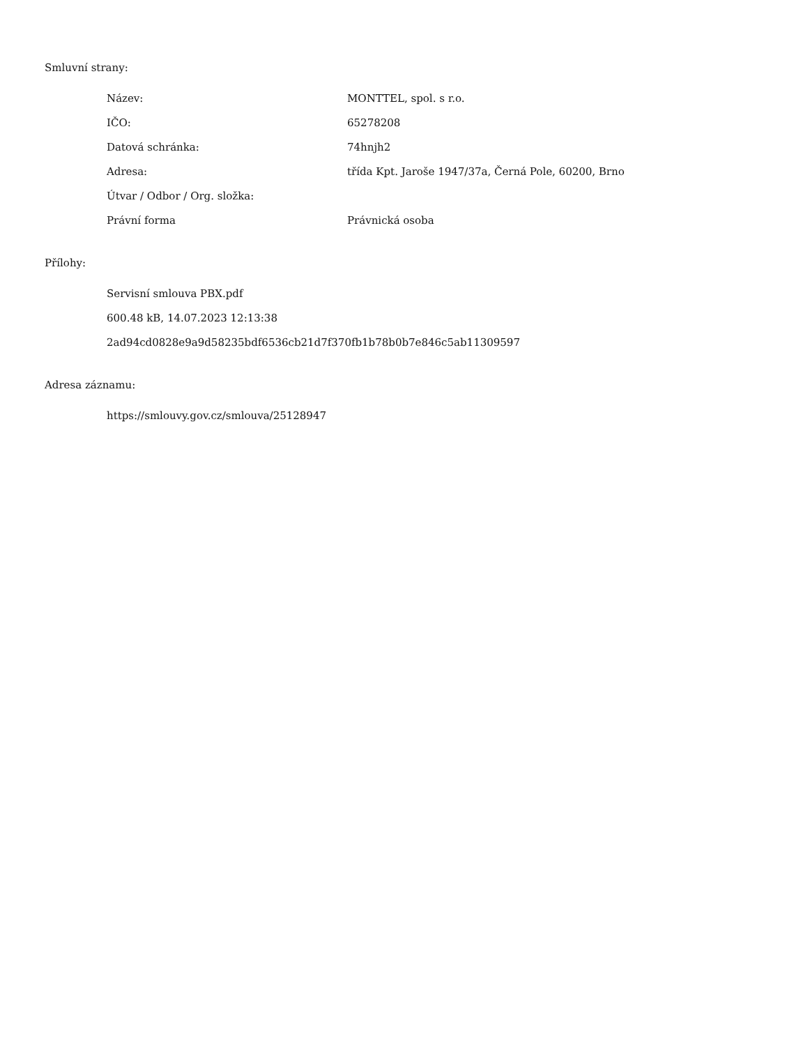Smluvní strany:
| Název: | MONTTEL, spol. s r.o. |
| IČO: | 65278208 |
| Datová schránka: | 74hnjh2 |
| Adresa: | třída Kpt. Jaroše 1947/37a, Černá Pole, 60200, Brno |
| Útvar / Odbor / Org. složka: | |
| Právní forma | Právnická osoba |
Přílohy:
Servisní smlouva PBX.pdf
600.48 kB, 14.07.2023 12:13:38
2ad94cd0828e9a9d58235bdf6536cb21d7f370fb1b78b0b7e846c5ab11309597
Adresa záznamu:
https://smlouvy.gov.cz/smlouva/25128947